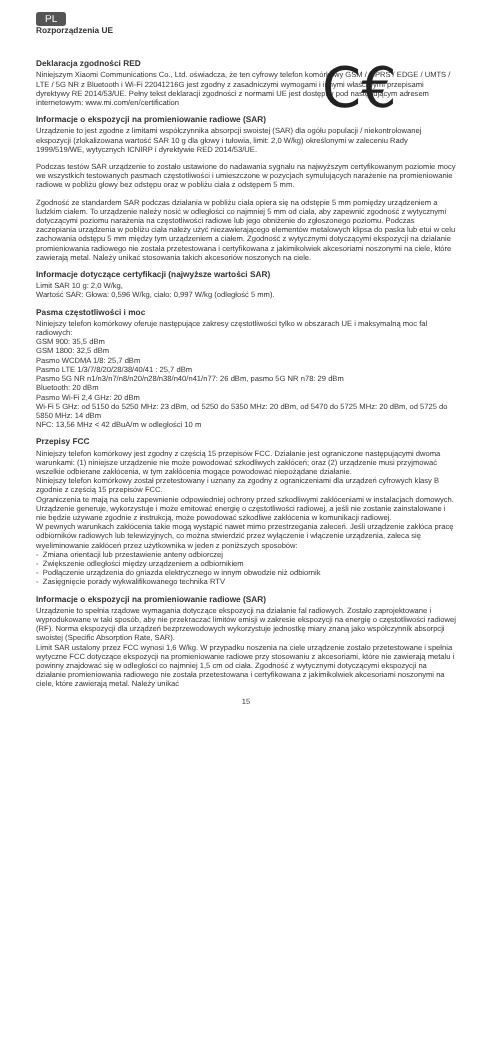PL
Rozporządzenia UE
C€
Deklaracja zgodności RED
Niniejszym Xiaomi Communications Co., Ltd. oświadcza, że ten cyfrowy telefon komórkowy GSM / GPRS / EDGE / UMTS / LTE / 5G NR z Bluetooth i Wi-Fi 22041216G jest zgodny z zasadniczymi wymogami i innymi właściwymi przepisami dyrektywy RE 2014/53/UE. Pełny tekst deklaracji zgodności z normami UE jest dostępny pod następującym adresem internetowym: www.mi.com/en/certification
Informacje o ekspozycji na promieniowanie radiowe (SAR)
Urządzenie to jest zgodne z limitami współczynnika absorpcji swoistej (SAR) dla ogółu populacji / niekontrolowanej ekspozycji (zlokalizowana wartość SAR 10 g dla głowy i tułowia, limit: 2,0 W/kg) określonymi w zaleceniu Rady 1999/519/WE, wytycznych ICNIRP i dyrektywie RED 2014/53/UE.
Podczas testów SAR urządzenie to zostało ustawione do nadawania sygnału na najwyższym certyfikowanym poziomie mocy we wszystkich testowanych pasmach częstotliwości i umieszczone w pozycjach symulujących narażenie na promieniowanie radiowe w pobliżu głowy bez odstępu oraz w pobliżu ciała z odstępem 5 mm.
Zgodność ze standardem SAR podczas działania w pobliżu ciała opiera się na odstępie 5 mm pomiędzy urządzeniem a ludzkim ciałem. To urządzenie należy nosić w odległości co najmniej 5 mm od ciała, aby zapewnić zgodność z wytycznymi dotyczącymi poziomu narażenia na częstotliwości radiowe lub jego obniżenie do zgłoszonego poziomu. Podczas zaczepiania urządzenia w pobliżu ciała należy użyć niezawierającego elementów metalowych klipsa do paska lub etui w celu zachowania odstępu 5 mm między tym urządzeniem a ciałem. Zgodność z wytycznymi dotyczącymi ekspozycji na działanie promieniowania radiowego nie została przetestowana i certyfikowana z jakimikolwiek akcesoriami noszonymi na ciele, które zawierają metal. Należy unikać stosowania takich akcesoriów noszonych na ciele.
Informacje dotyczące certyfikacji (najwyższe wartości SAR)
Limit SAR 10 g: 2,0 W/kg,
Wartość SAR: Głowa: 0,596 W/kg, ciało: 0,997 W/kg (odległość 5 mm).
Pasma częstotliwości i moc
Niniejszy telefon komórkowy oferuje następujące zakresy częstotliwości tylko w obszarach UE i maksymalną moc fal radiowych:
GSM 900: 35,5 dBm
GSM 1800: 32,5 dBm
Pasmo WCDMA 1/8: 25,7 dBm
Pasmo LTE 1/3/7/8/20/28/38/40/41 : 25,7 dBm
Pasmo 5G NR n1/n3/n7/n8/n20/n28/n38/n40/n41/n77: 26 dBm, pasmo 5G NR n78: 29 dBm
Bluetooth: 20 dBm
Pasmo Wi-Fi 2,4 GHz: 20 dBm
Wi-Fi 5 GHz: od 5150 do 5250 MHz: 23 dBm, od 5250 do 5350 MHz: 20 dBm, od 5470 do 5725 MHz: 20 dBm, od 5725 do 5850 MHz: 14 dBm
NFC: 13,56 MHz < 42 dBuA/m w odległości 10 m
Przepisy FCC
Niniejszy telefon komórkowy jest zgodny z częścią 15 przepisów FCC. Działanie jest ograniczone następującymi dwoma warunkami: (1) niniejsze urządzenie nie może powodować szkodliwych zakłóceń; oraz (2) urządzenie musi przyjmować wszelkie odbierane zakłócenia, w tym zakłócenia mogące powodować niepożądane działanie.
Niniejszy telefon komórkowy został przetestowany i uznany za zgodny z ograniczeniami dla urządzeń cyfrowych klasy B zgodnie z częścią 15 przepisów FCC.
Ograniczenia te mają na celu zapewnienie odpowiedniej ochrony przed szkodliwymi zakłóceniami w instalacjach domowych.
Urządzenie generuje, wykorzystuje i może emitować energię o częstotliwości radiowej, a jeśli nie zostanie zainstalowane i nie będzie używane zgodnie z instrukcją, może powodować szkodliwe zakłócenia w komunikacji radiowej.
W pewnych warunkach zakłócenia takie mogą wystąpić nawet mimo przestrzegania zaleceń. Jeśli urządzenie zakłóca pracę odbiorników radiowych lub telewizyjnych, co można stwierdzić przez wyłączenie i włączenie urządzenia, zaleca się wyeliminowanie zakłóceń przez użytkownika w jeden z poniższych sposobów:
- Zmiana orientacji lub przestawienie anteny odbiorczej
- Zwiększenie odległości między urządzeniem a odbiornikiem
- Podłączenie urządzenia do gniazda elektrycznego w innym obwodzie niż odbiornik
- Zasięgnięcie porady wykwalifikowanego technika RTV
Informacje o ekspozycji na promieniowanie radiowe (SAR)
Urządzenie to spełnia rządowe wymagania dotyczące ekspozycji na działanie fal radiowych. Zostało zaprojektowane i wyprodukowane w taki sposób, aby nie przekraczać limitów emisji w zakresie ekspozycji na energię o częstotliwości radiowej (RF). Norma ekspozycji dla urządzeń bezprzewodowych wykorzystuje jednostkę miary znaną jako współczynnik absorpcji swoistej (Specific Absorption Rate, SAR).
Limit SAR ustalony przez FCC wynosi 1,6 W/kg. W przypadku noszenia na ciele urządzenie zostało przetestowane i spełnia wytyczne FCC dotyczące ekspozycji na promieniowanie radiowe przy stosowaniu z akcesoriami, które nie zawierają metalu i powinny znajdować się w odległości co najmniej 1,5 cm od ciała. Zgodność z wytycznymi dotyczącymi ekspozycji na działanie promieniowania radiowego nie została przetestowana i certyfikowana z jakimikolwiek akcesoriami noszonymi na ciele, które zawierają metal. Należy unikać
15